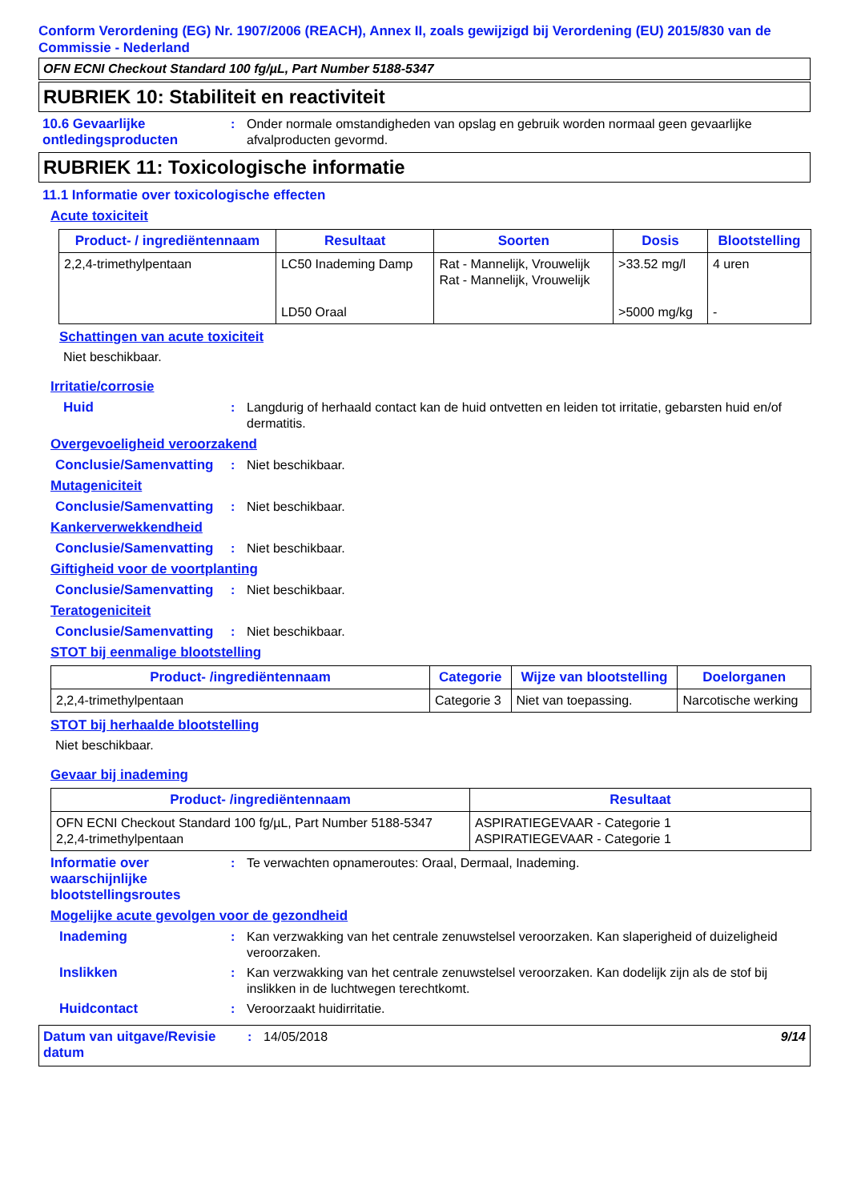Conform Verordening (EG) Nr. 1907/2006 (REACH), Annex II, zoals gewijzigd bij Verordening (EU) 2015/830 van de Commissie - Nederland
OFN ECNI Checkout Standard 100 fg/µL, Part Number 5188-5347
RUBRIEK 10: Stabiliteit en reactiviteit
10.6 Gevaarlijke ontledingsproducten
: Onder normale omstandigheden van opslag en gebruik worden normaal geen gevaarlijke afvalproducten gevormd.
RUBRIEK 11: Toxicologische informatie
11.1 Informatie over toxicologische effecten
Acute toxiciteit
| Product- / ingrediëntennaam | Resultaat | Soorten | Dosis | Blootstelling |
| --- | --- | --- | --- | --- |
| 2,2,4-trimethylpentaan | LC50 Inademing Damp LD50 Oraal | Rat - Mannelijk, Vrouwelijk Rat - Mannelijk, Vrouwelijk | >33.52 mg/l >5000 mg/kg | 4 uren - |
Schattingen van acute toxiciteit
Niet beschikbaar.
Irritatie/corrosie
Huid : Langdurig of herhaald contact kan de huid ontvetten en leiden tot irritatie, gebarsten huid en/of dermatitis.
Overgevoeligheid veroorzakend
Conclusie/Samenvatting
: Niet beschikbaar.
Mutageniciteit
Conclusie/Samenvatting
: Niet beschikbaar.
Kankerverwekkendheid
Conclusie/Samenvatting
: Niet beschikbaar.
Giftigheid voor de voortplanting
Conclusie/Samenvatting
: Niet beschikbaar.
Teratogeniciteit
Conclusie/Samenvatting
: Niet beschikbaar.
STOT bij eenmalige blootstelling
| Product- /ingrediëntennaam | Categorie | Wijze van blootstelling | Doelorganen |
| --- | --- | --- | --- |
| 2,2,4-trimethylpentaan | Categorie 3 | Niet van toepassing. | Narcotische werking |
STOT bij herhaalde blootstelling
Niet beschikbaar.
Gevaar bij inademing
| Product- /ingrediëntennaam | Resultaat |
| --- | --- |
| OFN ECNI Checkout Standard 100 fg/µL, Part Number 5188-5347 2,2,4-trimethylpentaan | ASPIRATIEGEVAAR - Categorie 1 ASPIRATIEGEVAAR - Categorie 1 |
Informatie over waarschijnlijke blootstellingsroutes
: Te verwachten opnameroutes: Oraal, Dermaal, Inademing.
Mogelijke acute gevolgen voor de gezondheid
Inademing : Kan verzwakking van het centrale zenuwstelsel veroorzaken. Kan slaperigheid of duizeligheid veroorzaken.
Inslikken : Kan verzwakking van het centrale zenuwstelsel veroorzaken. Kan dodelijk zijn als de stof bij inslikken in de luchtwegen terechtkomt.
Huidcontact : Veroorzaakt huidirritatie.
Datum van uitgave/Revisie datum
: 14/05/2018 9/14